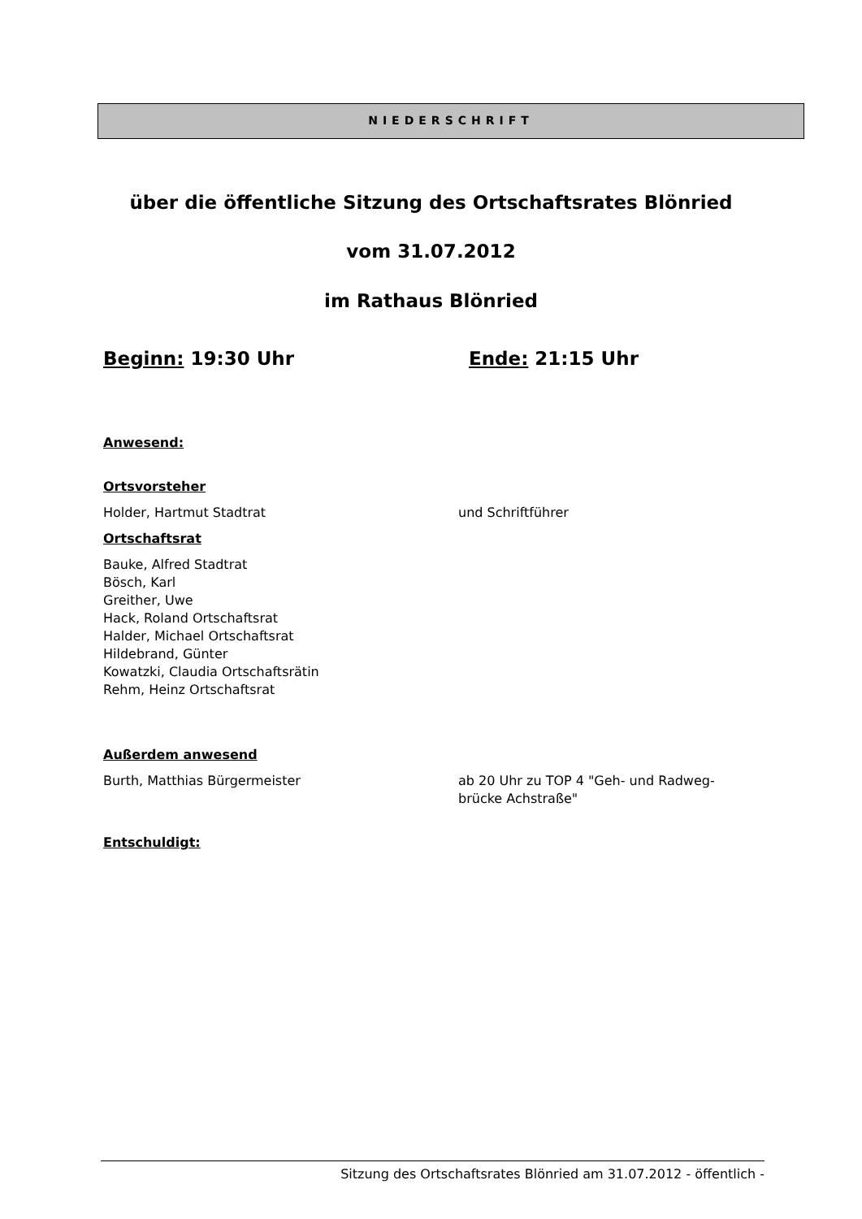NIEDERSCHRIFT
über die öffentliche Sitzung des Ortschaftsrates Blönried
vom 31.07.2012
im Rathaus Blönried
Beginn: 19:30 Uhr Ende: 21:15 Uhr
Anwesend:
Ortsvorsteher
Holder, Hartmut Stadtrat und Schriftführer
Ortschaftsrat
Bauke, Alfred Stadtrat
Bösch, Karl
Greither, Uwe
Hack, Roland Ortschaftsrat
Halder, Michael Ortschaftsrat
Hildebrand, Günter
Kowatzki, Claudia Ortschaftsrätin
Rehm, Heinz Ortschaftsrat
Außerdem anwesend
Burth, Matthias Bürgermeister ab 20 Uhr zu TOP 4 "Geh- und Radweg-
brücke Achstraße"
Entschuldigt:
Sitzung des Ortschaftsrates Blönried am 31.07.2012 - öffentlich -